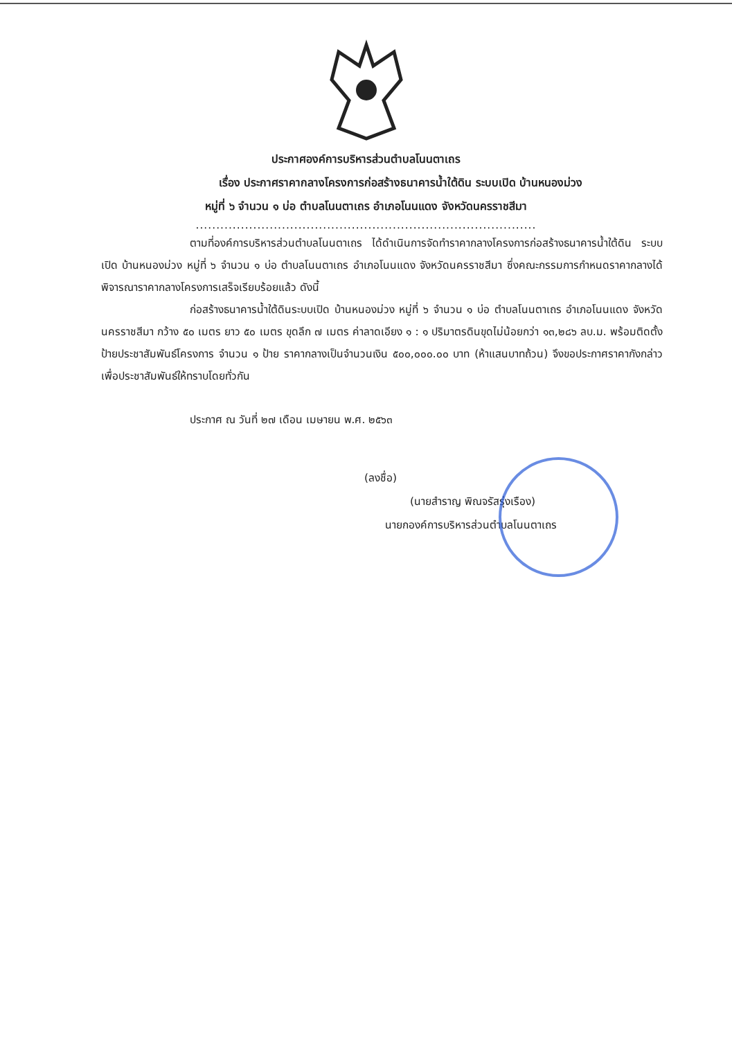ประกาศองค์การบริหารส่วนตำบลโนนตาเถร
เรื่อง ประกาศราคากลางโครงการก่อสร้างธนาคารน้ำใต้ดิน ระบบเปิด บ้านหนองม่วง
หมู่ที่ ๖ จำนวน ๑ บ่อ ตำบลโนนตาเถร อำเภอโนนแดง จังหวัดนครราชสีมา
...................................................................................
ตามที่องค์การบริหารส่วนตำบลโนนตาเถร ได้ดำเนินการจัดทำราคากลางโครงการก่อสร้างธนาคารน้ำใต้ดิน ระบบเปิด บ้านหนองม่วง หมู่ที่ ๖ จำนวน ๑ บ่อ ตำบลโนนตาเถร อำเภอโนนแดง จังหวัดนครราชสีมา ซึ่งคณะกรรมการกำหนดราคากลางได้พิจารณาราคากลางโครงการเสร็จเรียบร้อยแล้ว ดังนี้
ก่อสร้างธนาคารน้ำใต้ดินระบบเปิด บ้านหนองม่วง หมู่ที่ ๖ จำนวน ๑ บ่อ ตำบลโนนตาเถร อำเภอโนนแดง จังหวัดนครราชสีมา กว้าง ๕๐ เมตร ยาว ๕๐ เมตร ขุดลึก ๗ เมตร ค่าลาดเอียง ๑ : ๑ ปริมาตรดินขุดไม่น้อยกว่า ๑๓,๒๘๖ ลบ.ม. พร้อมติดตั้งป้ายประชาสัมพันธ์โครงการ จำนวน ๑ ป้าย ราคากลางเป็นจำนวนเงิน ๕๐๐,๐๐๐.๐๐ บาท (ห้าแสนบาทถ้วน) จึงขอประกาศราคากังกล่าวเพื่อประชาสัมพันธ์ให้ทราบโดยทั่วกัน
ประกาศ ณ วันที่ ๒๗ เดือน เมษายน พ.ศ. ๒๕๖๓
(ลงชื่อ)
(นายสำราญ พิณจรัสรุ่งเรือง)
นายกองค์การบริหารส่วนตำบลโนนตาเถร